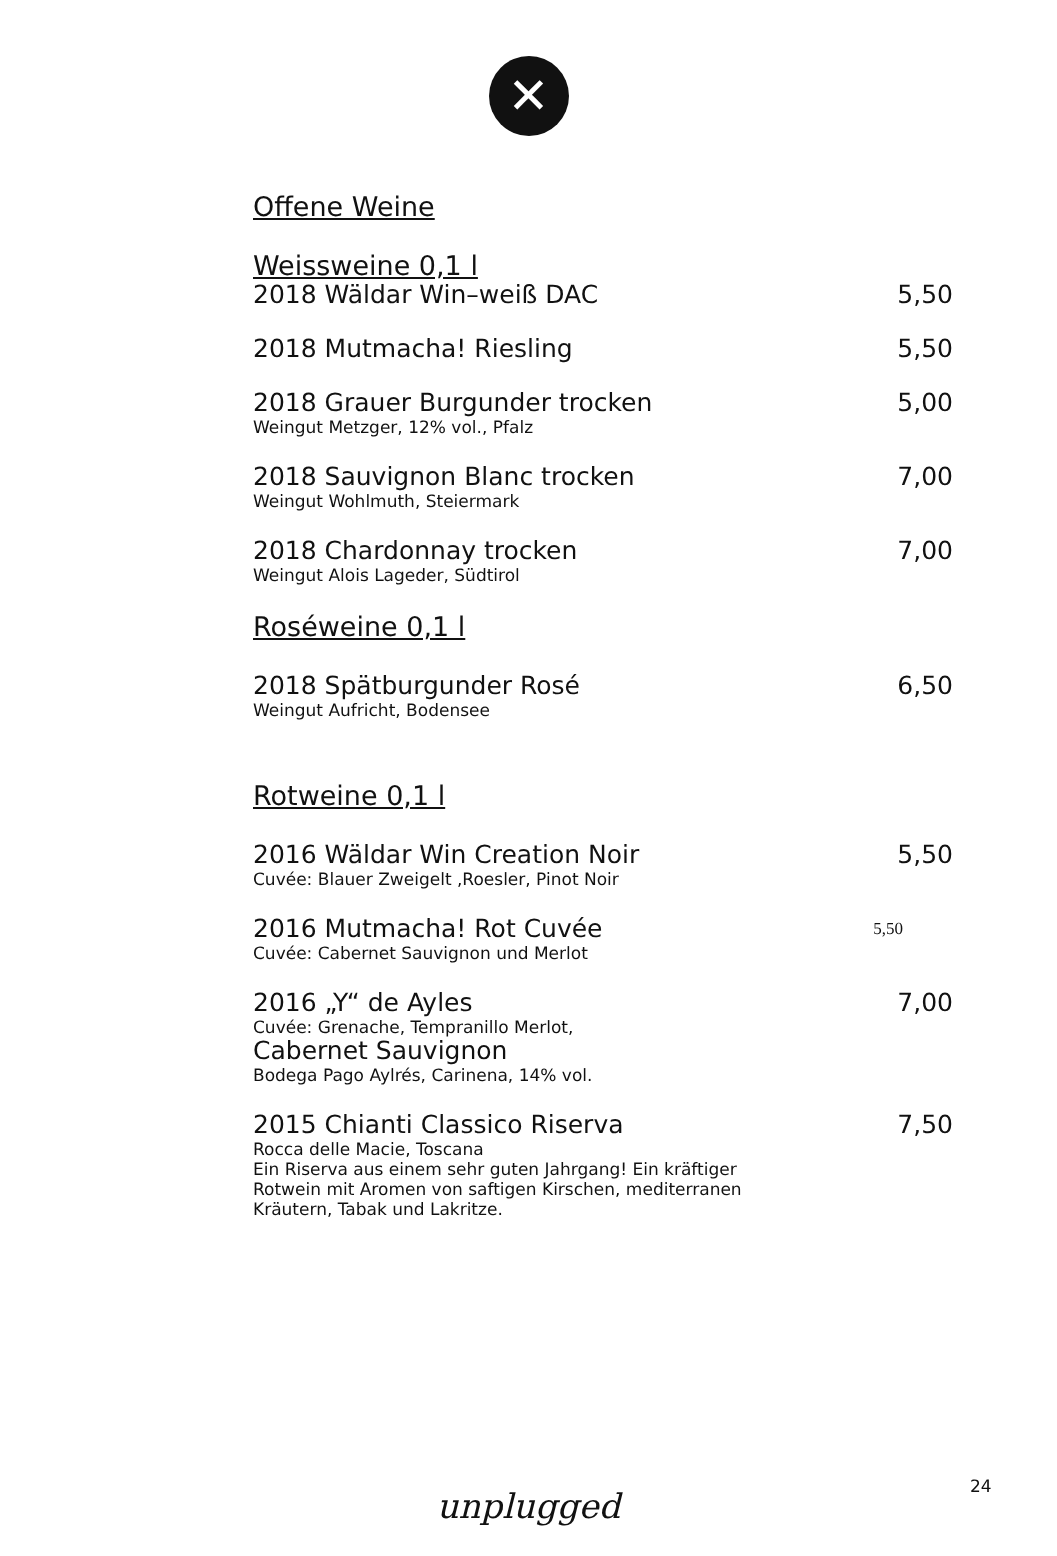✕
Offene Weine
Weissweine 0,1 l
2018 Wäldar Win–weiß DAC 5,50
2018 Mutmacha! Riesling 5,50
2018 Grauer Burgunder trocken 5,00
Weingut Metzger, 12% vol., Pfalz
2018 Sauvignon Blanc trocken 7,00
Weingut Wohlmuth, Steiermark
2018 Chardonnay trocken 7,00
Weingut Alois Lageder, Südtirol
Roséweine 0,1 l
2018 Spätburgunder Rosé 6,50
Weingut Aufricht, Bodensee
Rotweine 0,1 l
2016 Wäldar Win Creation Noir 5,50
Cuvée: Blauer Zweigelt ,Roesler, Pinot Noir
2016 Mutmacha! Rot Cuvée 5,50
Cuvée: Cabernet Sauvignon und Merlot
2016 „Y“ de Ayles 7,00
Cuvée: Grenache, Tempranillo Merlot,
Cabernet Sauvignon
Bodega Pago Aylrés, Carinena, 14% vol.
2015 Chianti Classico Riserva 7,50
Rocca delle Macie, Toscana
Ein Riserva aus einem sehr guten Jahrgang! Ein kräftiger
Rotwein mit Aromen von saftigen Kirschen, mediterranen
Kräutern, Tabak und Lakritze.
24 unplugged